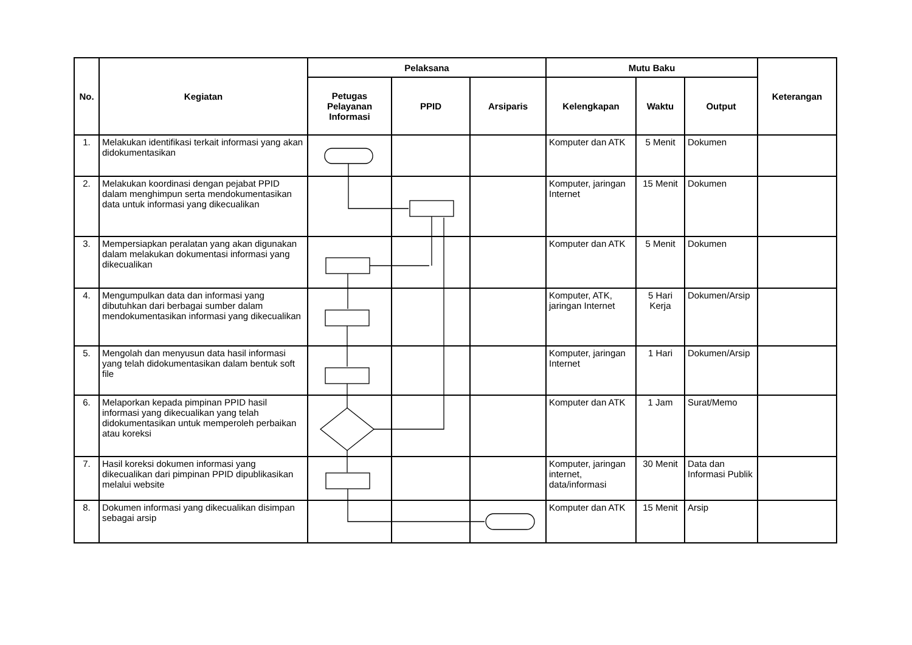| No. | Kegiatan | Pelaksana | | | Mutu Baku | | | Keterangan |
| --- | --- | --- | --- | --- | --- | --- | --- | --- |
| | | Petugas Pelayanan Informasi | PPID | Arsiparis | Kelengkapan | Waktu | Output | |
| 1. | Melakukan identifikasi terkait informasi yang akan didokumentasikan | | | | Komputer dan ATK | 5 Menit | Dokumen | |
| 2. | Melakukan koordinasi dengan pejabat PPID dalam menghimpun serta mendokumentasikan data untuk informasi yang dikecualikan | | | | Komputer, jaringan Internet | 15 Menit | Dokumen | |
| 3. | Mempersiapkan peralatan yang akan digunakan dalam melakukan dokumentasi informasi yang dikecualikan | | | | Komputer dan ATK | 5 Menit | Dokumen | |
| 4. | Mengumpulkan data dan informasi yang dibutuhkan dari berbagai sumber dalam mendokumentasikan informasi yang dikecualikan | | | | Komputer, ATK, jaringan Internet | 5 Hari Kerja | Dokumen/Arsip | |
| 5. | Mengolah dan menyusun data hasil informasi yang telah didokumentasikan dalam bentuk soft file | | | | Komputer, jaringan Internet | 1 Hari | Dokumen/Arsip | |
| 6. | Melaporkan kepada pimpinan PPID hasil informasi yang dikecualikan yang telah didokumentasikan untuk memperoleh perbaikan atau koreksi | | | | Komputer dan ATK | 1 Jam | Surat/Memo | |
| 7. | Hasil koreksi dokumen informasi yang dikecualikan dari pimpinan PPID dipublikasikan melalui website | | | | Komputer, jaringan internet, data/informasi | 30 Menit | Data dan Informasi Publik | |
| 8. | Dokumen informasi yang dikecualikan disimpan sebagai arsip | | | | Komputer dan ATK | 15 Menit | Arsip | |